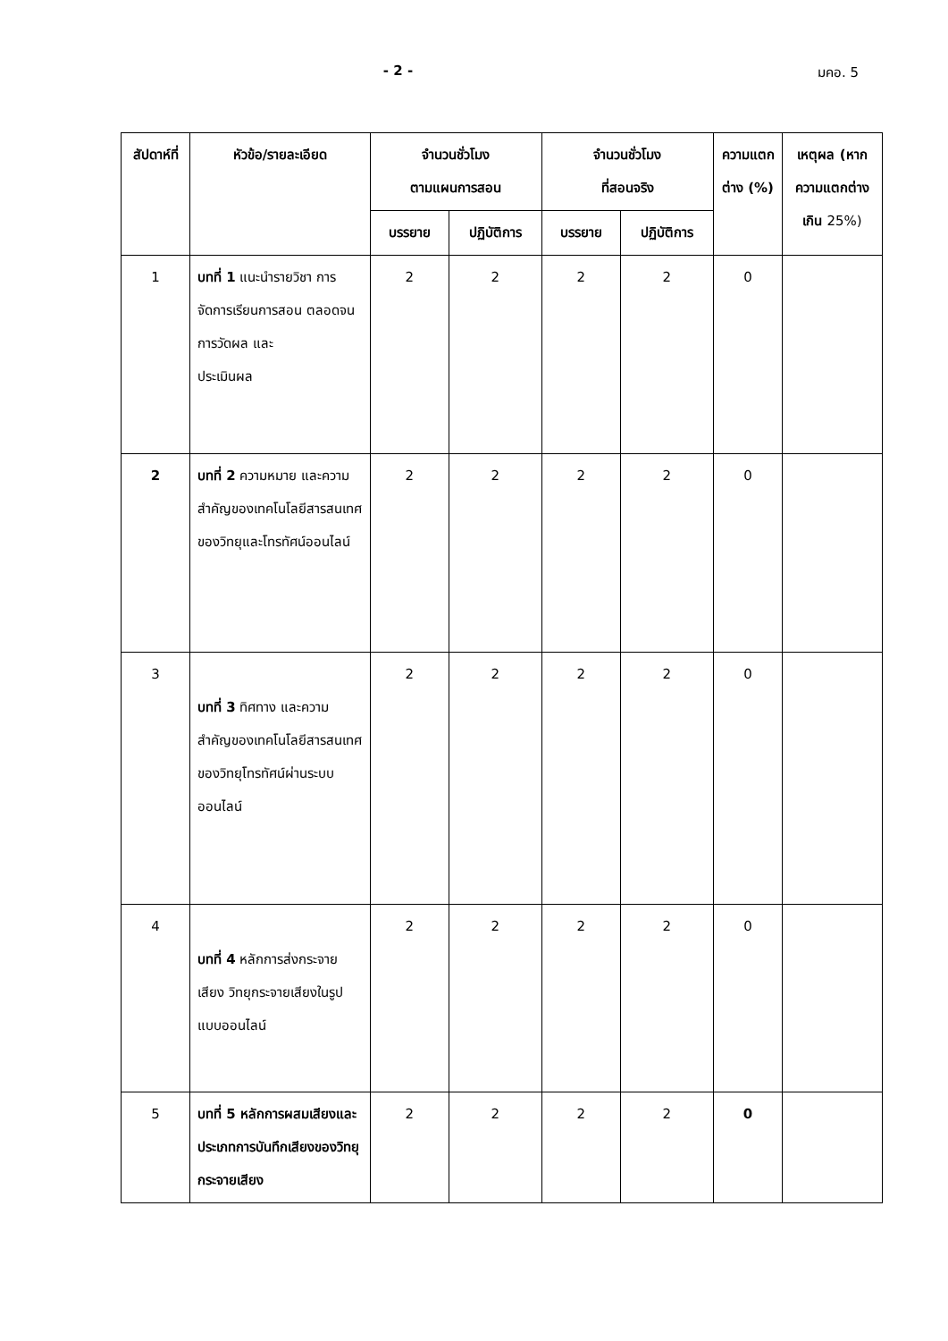- 2 - มคอ. 5
| สัปดาห์ที่ | หัวข้อ/รายละเอียด | จำนวนชั่วโมง ตามแผนการสอน | | จำนวนชั่วโมง ที่สอนจริง | | ความแตกต่าง (%) | เหตุผล (หากความแตกต่างเกิน 25%) |
| --- | --- | --- | --- | --- | --- | --- | --- |
| | | บรรยาย | ปฏิบัติการ | บรรยาย | ปฏิบัติการ | | |
| 1 | บทที่ 1 แนะนำรายวิชา การจัดการเรียนการสอน ตลอดจนการวัดผล และ ประเมินผล | 2 | 2 | 2 | 2 | 0 | |
| 2 | บทที่ 2 ความหมาย และความสำคัญของเทคโนโลยีสารสนเทศของวิทยุและโทรทัศน์ออนไลน์ | 2 | 2 | 2 | 2 | 0 | |
| 3 | บทที่ 3 ทิศทาง และความสำคัญของเทคโนโลยีสารสนเทศของวิทยุโทรทัศน์ผ่านระบบออนไลน์ | 2 | 2 | 2 | 2 | 0 | |
| 4 | บทที่ 4 หลักการส่งกระจายเสียง วิทยุกระจายเสียงในรูปแบบออนไลน์ | 2 | 2 | 2 | 2 | 0 | |
| 5 | บทที่ 5 หลักการผสมเสียงและประเภทการบันทึกเสียงของวิทยุกระจายเสียง | 2 | 2 | 2 | 2 | 0 | |